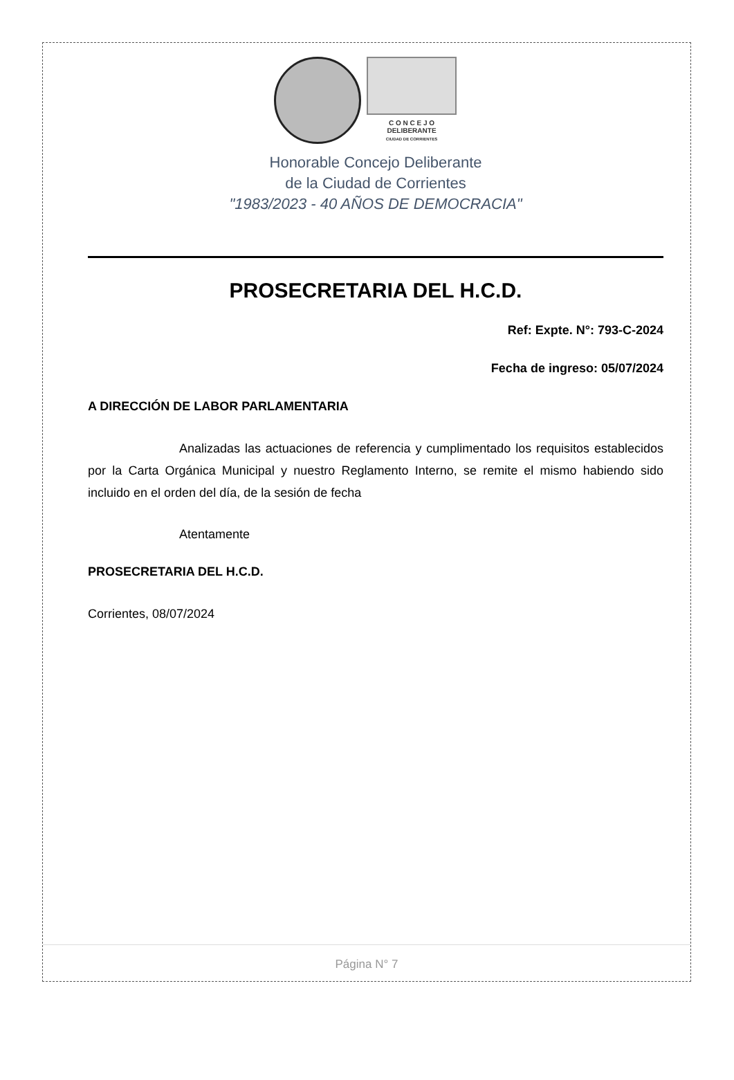C O N C E J O
DELIBERANTE
CIUDAD DE CORRIENTES
Honorable Concejo Deliberante
de la Ciudad de Corrientes
"1983/2023 - 40 AÑOS DE DEMOCRACIA"
PROSECRETARIA DEL H.C.D.
Ref: Expte. N°: 793-C-2024
Fecha de ingreso: 05/07/2024
A DIRECCIÓN DE LABOR PARLAMENTARIA
Analizadas las actuaciones de referencia y cumplimentado los requisitos establecidos por la Carta Orgánica Municipal y nuestro Reglamento Interno, se remite el mismo habiendo sido incluido en el orden del día, de la sesión de fecha
Atentamente
PROSECRETARIA DEL H.C.D.
Corrientes, 08/07/2024
Página N° 7